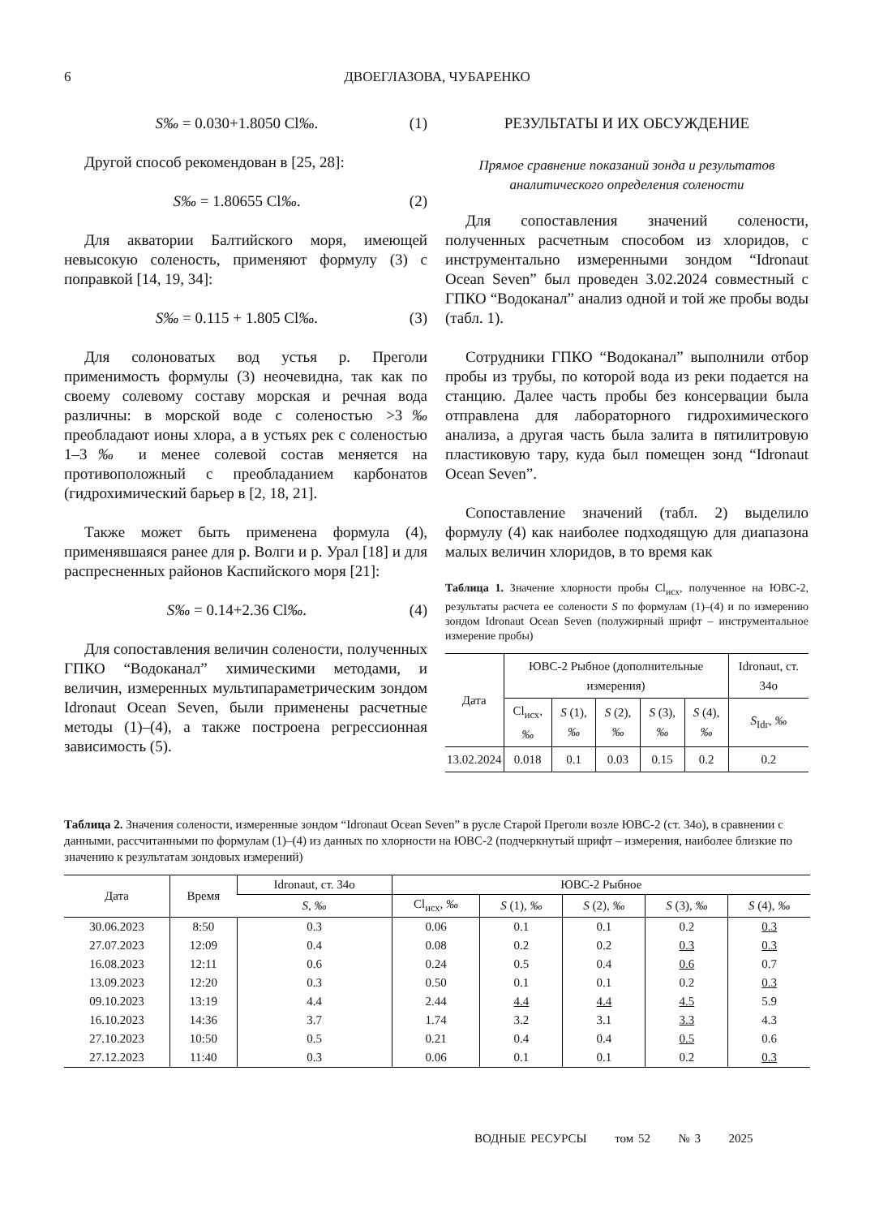6 ДВОЕГЛАЗОВА, ЧУБАРЕНКО
S‰ = 0.030+1.8050 Cl‰. (1)
Другой способ рекомендован в [25, 28]:
S‰ = 1.80655 Cl‰. (2)
Для акватории Балтийского моря, имеющей невысокую соленость, применяют формулу (3) с поправкой [14, 19, 34]:
S‰ = 0.115 + 1.805 Cl‰. (3)
Для солоноватых вод устья р. Преголи применимость формулы (3) неочевидна, так как по своему солевому составу морская и речная вода различны: в морской воде с соленостью >3‰ преобладают ионы хлора, а в устьях рек с соленостью 1–3‰ и менее солевой состав меняется на противоположный с преобладанием карбонатов (гидрохимический барьер в [2, 18, 21].
Также может быть применена формула (4), применявшаяся ранее для р. Волги и р. Урал [18] и для распресненных районов Каспийского моря [21]:
S‰ = 0.14+2.36 Cl‰. (4)
Для сопоставления величин солености, полученных ГПКО “Водоканал” химическими методами, и величин, измеренных мультипараметрическим зондом Idronaut Ocean Seven, были применены расчетные методы (1)–(4), а также построена регрессионная зависимость (5).
РЕЗУЛЬТАТЫ И ИХ ОБСУЖДЕНИЕ
Прямое сравнение показаний зонда и результатов аналитического определения солености
Для сопоставления значений солености, полученных расчетным способом из хлоридов, с инструментально измеренными зондом “Idronaut Ocean Seven” был проведен 3.02.2024 совместный с ГПКО “Водоканал” анализ одной и той же пробы воды (табл. 1).
Сотрудники ГПКО “Водоканал” выполнили отбор пробы из трубы, по которой вода из реки подается на станцию. Далее часть пробы без консервации была отправлена для лабораторного гидрохимического анализа, а другая часть была залита в пятилитровую пластиковую тару, куда был помещен зонд “Idronaut Ocean Seven”.
Сопоставление значений (табл. 2) выделило формулу (4) как наиболее подходящую для диапазона малых величин хлоридов, в то время как
Таблица 1. Значение хлорности пробы Cl<sub>исх</sub>, полученное на ЮВС-2, результаты расчета ее солености S по формулам (1)–(4) и по измерению зондом Idronaut Ocean Seven (полужирный шрифт – инструментальное измерение пробы)
| Дата | ЮВС-2 Рыбное (дополнительные измерения) | | | | | Idronaut, ст. 34о |
| --- | --- | --- | --- | --- | --- | --- |
| | Cl<sub>исх</sub>, ‰ | S (1), ‰ | S (2), ‰ | S (3), ‰ | S (4), ‰ | S<sub>Idr</sub>, ‰ |
| 13.02.2024 | 0.018 | 0.1 | 0.03 | 0.15 | 0.2 | 0.2 |
Таблица 2. Значения солености, измеренные зондом “Idronaut Ocean Seven” в русле Старой Преголи возле ЮВС-2 (ст. 34о), в сравнении с данными, рассчитанными по формулам (1)–(4) из данных по хлорности на ЮВС-2 (подчеркнутый шрифт – измерения, наиболее близкие по значению к результатам зондовых измерений)
| Дата | Время | Idronaut, ст. 34о | ЮВС-2 Рыбное | | | | |
| --- | --- | --- | --- | --- | --- | --- | --- |
| | | S , ‰ | Cl<sub>исх</sub>, ‰ | S (1), ‰ | S (2), ‰ | S (3), ‰ | S (4), ‰ |
| 30.06.2023 | 8:50 | 0.3 | 0.06 | 0.1 | 0.1 | 0.2 | 0.3 |
| 27.07.2023 | 12:09 | 0.4 | 0.08 | 0.2 | 0.2 | 0.3 | 0.3 |
| 16.08.2023 | 12:11 | 0.6 | 0.24 | 0.5 | 0.4 | 0.6 | 0.7 |
| 13.09.2023 | 12:20 | 0.3 | 0.50 | 0.1 | 0.1 | 0.2 | 0.3 |
| 09.10.2023 | 13:19 | 4.4 | 2.44 | 4.4 | 4.4 | 4.5 | 5.9 |
| 16.10.2023 | 14:36 | 3.7 | 1.74 | 3.2 | 3.1 | 3.3 | 4.3 |
| 27.10.2023 | 10:50 | 0.5 | 0.21 | 0.4 | 0.4 | 0.5 | 0.6 |
| 27.12.2023 | 11:40 | 0.3 | 0.06 | 0.1 | 0.1 | 0.2 | 0.3 |
ВОДНЫЕ РЕСУРСЫ том 52 № 3 2025